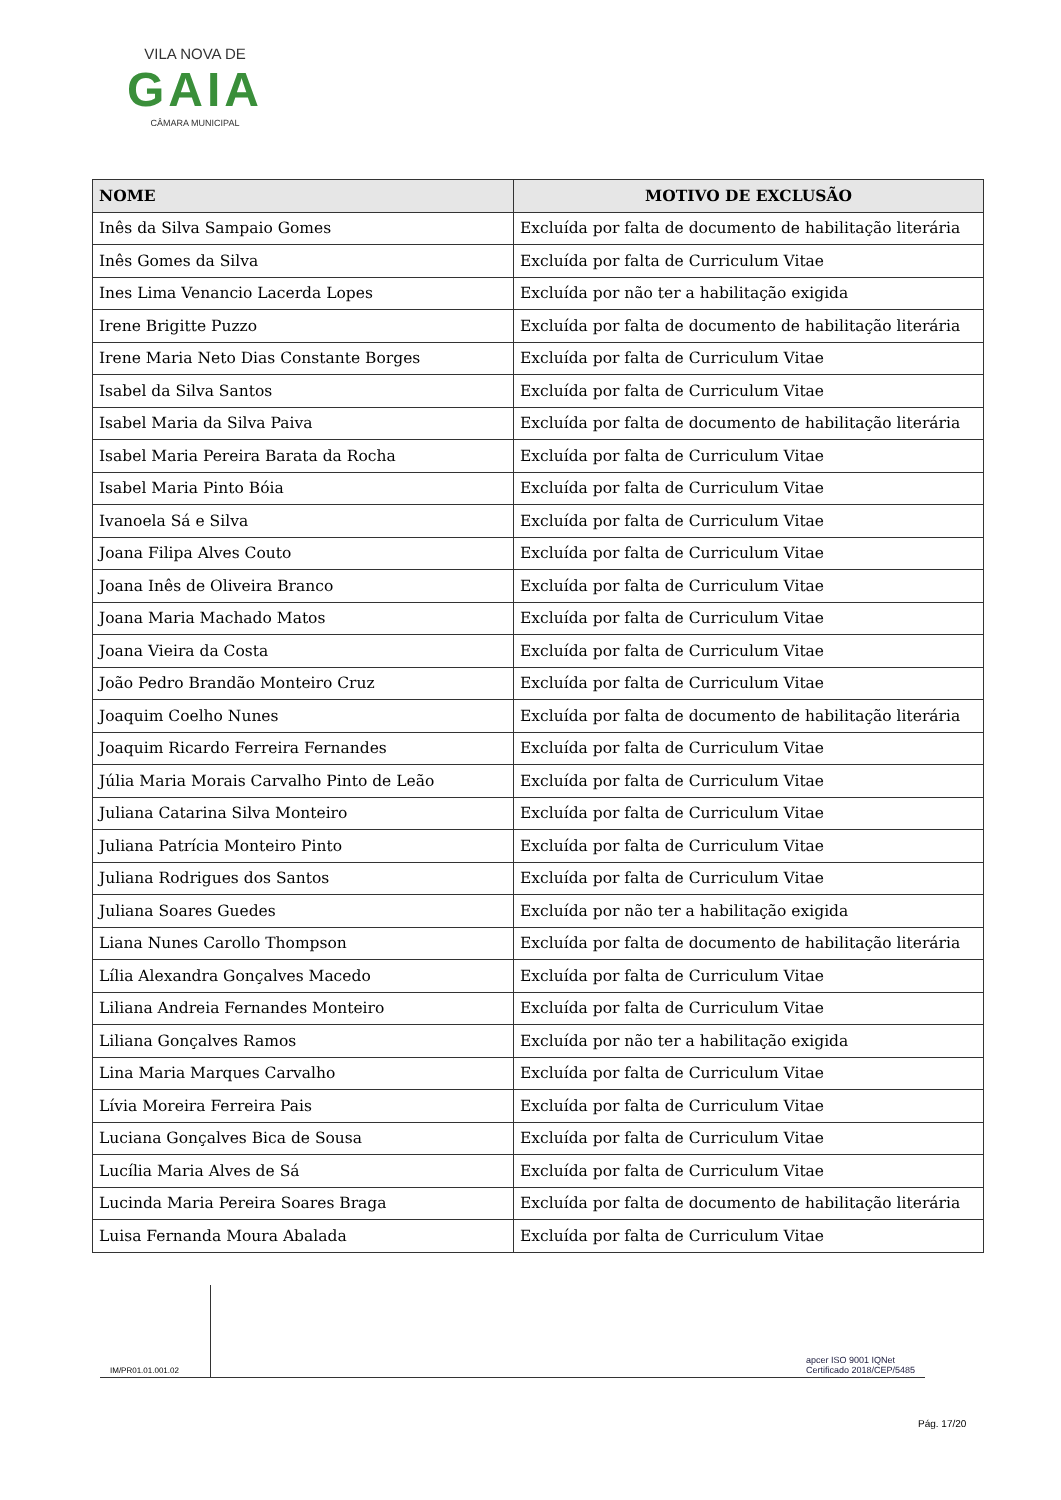VILA NOVA DE
GAIA
CÂMARA MUNICIPAL
| NOME | MOTIVO DE EXCLUSÃO |
| --- | --- |
| Inês da Silva Sampaio Gomes | Excluída por falta de documento de habilitação literária |
| Inês Gomes da Silva | Excluída por falta de Curriculum Vitae |
| Ines Lima Venancio Lacerda Lopes | Excluída por não ter a habilitação exigida |
| Irene Brigitte Puzzo | Excluída por falta de documento de habilitação literária |
| Irene Maria Neto Dias Constante Borges | Excluída por falta de Curriculum Vitae |
| Isabel da Silva Santos | Excluída por falta de Curriculum Vitae |
| Isabel Maria da Silva Paiva | Excluída por falta de documento de habilitação literária |
| Isabel Maria Pereira Barata da Rocha | Excluída por falta de Curriculum Vitae |
| Isabel Maria Pinto Bóia | Excluída por falta de Curriculum Vitae |
| Ivanoela Sá e Silva | Excluída por falta de Curriculum Vitae |
| Joana Filipa Alves Couto | Excluída por falta de Curriculum Vitae |
| Joana Inês de Oliveira Branco | Excluída por falta de Curriculum Vitae |
| Joana Maria Machado Matos | Excluída por falta de Curriculum Vitae |
| Joana Vieira da Costa | Excluída por falta de Curriculum Vitae |
| João Pedro Brandão Monteiro Cruz | Excluída por falta de Curriculum Vitae |
| Joaquim Coelho Nunes | Excluída por falta de documento de habilitação literária |
| Joaquim Ricardo Ferreira Fernandes | Excluída por falta de Curriculum Vitae |
| Júlia Maria Morais Carvalho Pinto de Leão | Excluída por falta de Curriculum Vitae |
| Juliana Catarina Silva Monteiro | Excluída por falta de Curriculum Vitae |
| Juliana Patrícia Monteiro Pinto | Excluída por falta de Curriculum Vitae |
| Juliana Rodrigues dos Santos | Excluída por falta de Curriculum Vitae |
| Juliana Soares Guedes | Excluída por não ter a habilitação exigida |
| Liana Nunes Carollo Thompson | Excluída por falta de documento de habilitação literária |
| Lília Alexandra Gonçalves Macedo | Excluída por falta de Curriculum Vitae |
| Liliana Andreia Fernandes Monteiro | Excluída por falta de Curriculum Vitae |
| Liliana Gonçalves Ramos | Excluída por não ter a habilitação exigida |
| Lina Maria Marques Carvalho | Excluída por falta de Curriculum Vitae |
| Lívia Moreira Ferreira Pais | Excluída por falta de Curriculum Vitae |
| Luciana Gonçalves Bica de Sousa | Excluída por falta de Curriculum Vitae |
| Lucília Maria Alves de Sá | Excluída por falta de Curriculum Vitae |
| Lucinda Maria Pereira Soares Braga | Excluída por falta de documento de habilitação literária |
| Luisa Fernanda Moura Abalada | Excluída por falta de Curriculum Vitae |
IM/PR01.01.001.02
apcer ISO 9001 IQNet
Certificado 2018/CEP/5485
Pág. 17/20